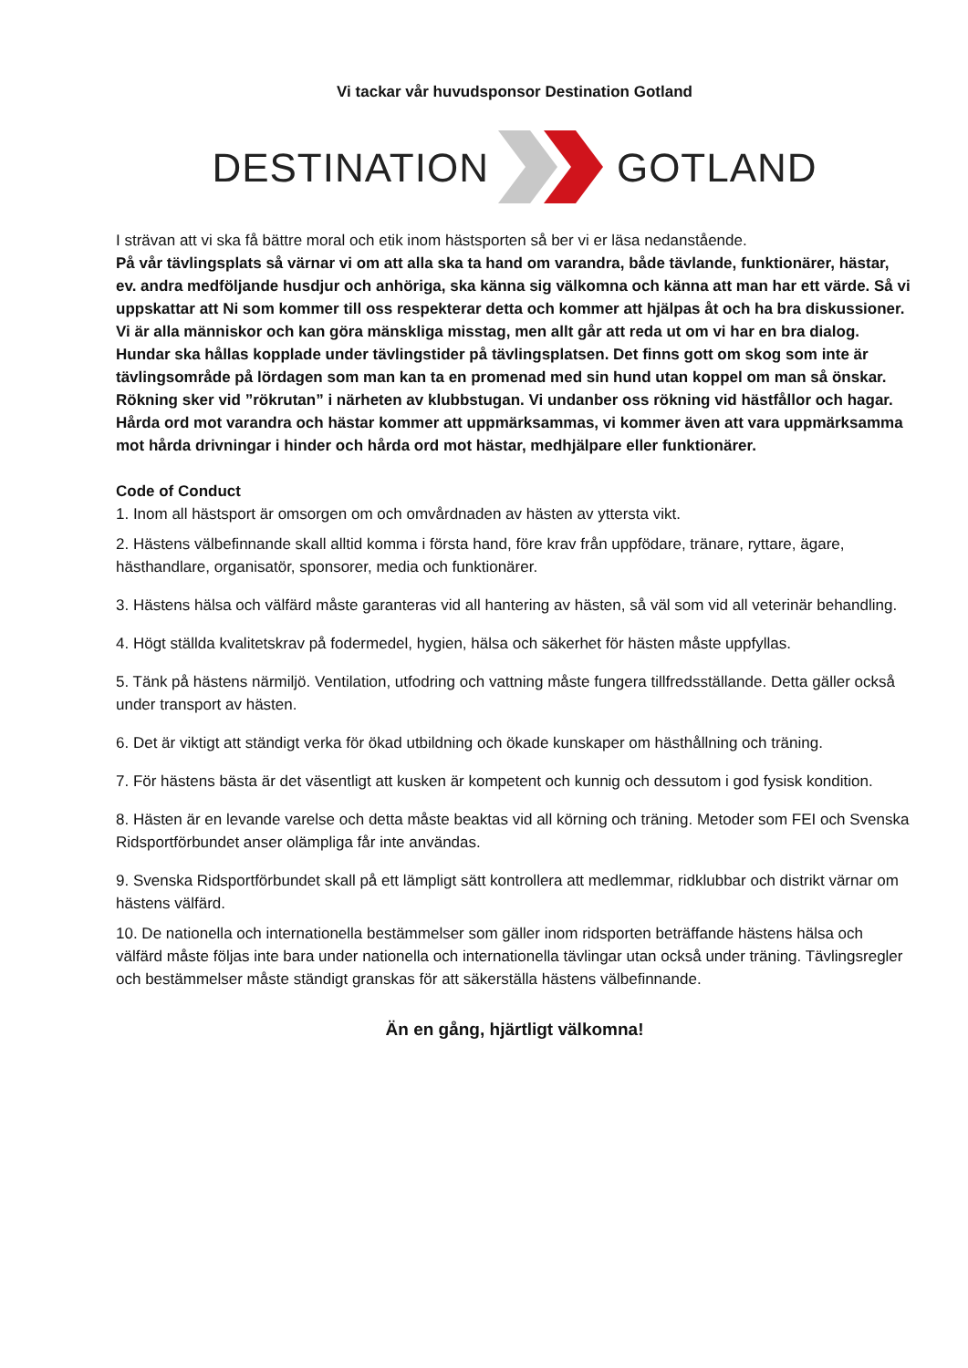Vi tackar vår huvudsponsor Destination Gotland
DESTINATION GOTLAND
I strävan att vi ska få bättre moral och etik inom hästsporten så ber vi er läsa nedanstående.
På vår tävlingsplats så värnar vi om att alla ska ta hand om varandra, både tävlande, funktionärer, hästar, ev. andra medföljande husdjur och anhöriga, ska känna sig välkomna och känna att man har ett värde. Så vi uppskattar att Ni som kommer till oss respekterar detta och kommer att hjälpas åt och ha bra diskussioner. Vi är alla människor och kan göra mänskliga misstag, men allt går att reda ut om vi har en bra dialog.
Hundar ska hållas kopplade under tävlingstider på tävlingsplatsen. Det finns gott om skog som inte är tävlingsområde på lördagen som man kan ta en promenad med sin hund utan koppel om man så önskar.
Rökning sker vid ”rökrutan” i närheten av klubbstugan. Vi undanber oss rökning vid hästfållor och hagar.
Hårda ord mot varandra och hästar kommer att uppmärksammas, vi kommer även att vara uppmärksamma mot hårda drivningar i hinder och hårda ord mot hästar, medhjälpare eller funktionärer.
Code of Conduct
1. Inom all hästsport är omsorgen om och omvårdnaden av hästen av yttersta vikt.
2. Hästens välbefinnande skall alltid komma i första hand, före krav från uppfödare, tränare, ryttare, ägare, hästhandlare, organisatör, sponsorer, media och funktionärer.
3. Hästens hälsa och välfärd måste garanteras vid all hantering av hästen, så väl som vid all veterinär behandling.
4. Högt ställda kvalitetskrav på fodermedel, hygien, hälsa och säkerhet för hästen måste uppfyllas.
5. Tänk på hästens närmiljö. Ventilation, utfodring och vattning måste fungera tillfredsställande. Detta gäller också under transport av hästen.
6. Det är viktigt att ständigt verka för ökad utbildning och ökade kunskaper om hästhållning och träning.
7. För hästens bästa är det väsentligt att kusken är kompetent och kunnig och dessutom i god fysisk kondition.
8. Hästen är en levande varelse och detta måste beaktas vid all körning och träning. Metoder som FEI och Svenska Ridsportförbundet anser olämpliga får inte användas.
9. Svenska Ridsportförbundet skall på ett lämpligt sätt kontrollera att medlemmar, ridklubbar och distrikt värnar om hästens välfärd.
10. De nationella och internationella bestämmelser som gäller inom ridsporten beträffande hästens hälsa och välfärd måste följas inte bara under nationella och internationella tävlingar utan också under träning. Tävlingsregler och bestämmelser måste ständigt granskas för att säkerställa hästens välbefinnande.
Än en gång, hjärtligt välkomna!